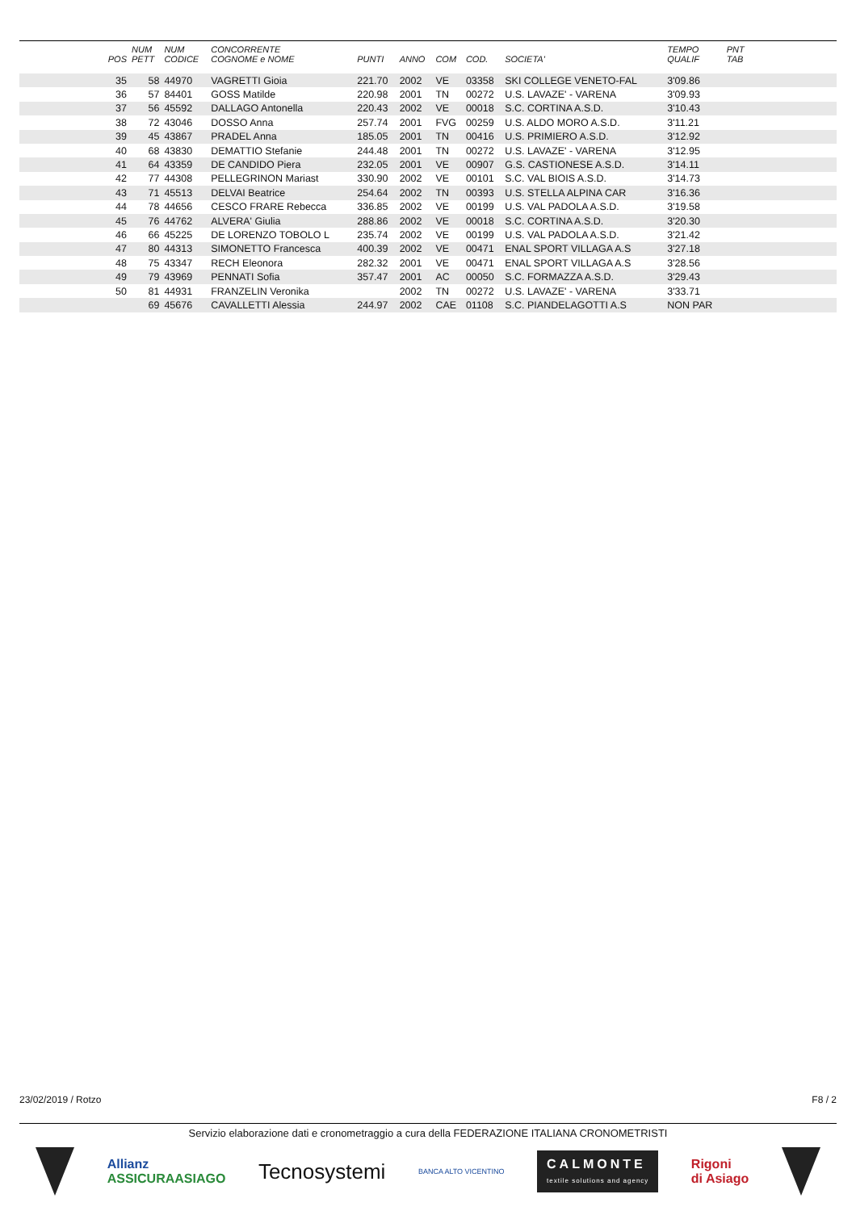| POS | NUM PETT | NUM CODICE | CONCORRENTE COGNOME e NOME | PUNTI | ANNO | COM | COD. | SOCIETA' | TEMPO QUALIF | PNT TAB | |
| --- | --- | --- | --- | --- | --- | --- | --- | --- | --- | --- | --- |
| 35 | 58 | 44970 | VAGRETTI Gioia | 221.70 | 2002 | VE | 03358 | SKI COLLEGE VENETO-FAL | 3'09.86 | | |
| 36 | 57 | 84401 | GOSS Matilde | 220.98 | 2001 | TN | 00272 | U.S. LAVAZE' - VARENA | 3'09.93 | | |
| 37 | 56 | 45592 | DALLAGO Antonella | 220.43 | 2002 | VE | 00018 | S.C. CORTINA A.S.D. | 3'10.43 | | |
| 38 | 72 | 43046 | DOSSO Anna | 257.74 | 2001 | FVG | 00259 | U.S. ALDO MORO A.S.D. | 3'11.21 | | |
| 39 | 45 | 43867 | PRADEL Anna | 185.05 | 2001 | TN | 00416 | U.S. PRIMIERO A.S.D. | 3'12.92 | | |
| 40 | 68 | 43830 | DEMATTIO Stefanie | 244.48 | 2001 | TN | 00272 | U.S. LAVAZE' - VARENA | 3'12.95 | | |
| 41 | 64 | 43359 | DE CANDIDO Piera | 232.05 | 2001 | VE | 00907 | G.S. CASTIONESE A.S.D. | 3'14.11 | | |
| 42 | 77 | 44308 | PELLEGRINON Mariast | 330.90 | 2002 | VE | 00101 | S.C. VAL BIOIS A.S.D. | 3'14.73 | | |
| 43 | 71 | 45513 | DELVAI Beatrice | 254.64 | 2002 | TN | 00393 | U.S. STELLA ALPINA CAR | 3'16.36 | | |
| 44 | 78 | 44656 | CESCO FRARE Rebecca | 336.85 | 2002 | VE | 00199 | U.S. VAL PADOLA A.S.D. | 3'19.58 | | |
| 45 | 76 | 44762 | ALVERA' Giulia | 288.86 | 2002 | VE | 00018 | S.C. CORTINA A.S.D. | 3'20.30 | | |
| 46 | 66 | 45225 | DE LORENZO TOBOLO L | 235.74 | 2002 | VE | 00199 | U.S. VAL PADOLA A.S.D. | 3'21.42 | | |
| 47 | 80 | 44313 | SIMONETTO Francesca | 400.39 | 2002 | VE | 00471 | ENAL SPORT VILLAGA A.S | 3'27.18 | | |
| 48 | 75 | 43347 | RECH Eleonora | 282.32 | 2001 | VE | 00471 | ENAL SPORT VILLAGA A.S | 3'28.56 | | |
| 49 | 79 | 43969 | PENNATI Sofia | 357.47 | 2001 | AC | 00050 | S.C. FORMAZZA A.S.D. | 3'29.43 | | |
| 50 | 81 | 44931 | FRANZELIN Veronika | | 2002 | TN | 00272 | U.S. LAVAZE' - VARENA | 3'33.71 | | |
| | 69 | 45676 | CAVALLETTI Alessia | 244.97 | 2002 | CAE | 01108 | S.C. PIANDELAGOTTI A.S | NON PAR | | |
23/02/2019 / Rotzo F8 / 2
Servizio elaborazione dati e cronometraggio a cura della FEDERAZIONE ITALIANA CRONOMETRISTI
Allianz
ASSICURAASIAGO
Tecnosystemi
BANCA ALTO VICENTINO
CALMONTE
textile solutions and agency
Rigoni
di Asiago